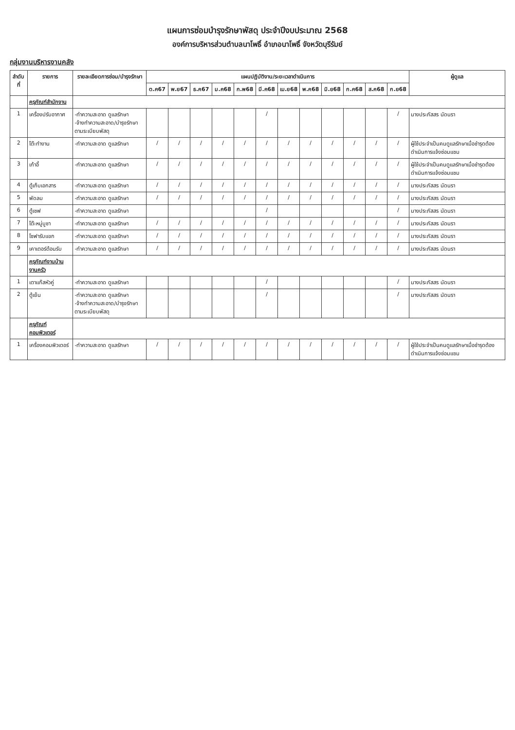แผนการซ่อมบำรุงรักษาพัสดุ ประจำปีงบประมาณ 2568
องค์การบริหารส่วนตำบลนาโพธิ์ อำเภอนาโพธิ์ จังหวัดบุรีรัมย์
กลุ่มงานบริหารงานคลัง
| ลำดับที่ | รายการ | รายละเอียดการซ่อม/บำรุงรักษา | แผนปฏิบัติงาน/ระยะเวลาดำเนินการ | | | | | | | | | | | | ผู้ดูแล |
| --- | --- | --- | --- | --- | --- | --- | --- | --- | --- | --- | --- | --- | --- | --- | --- |
| | | | ต.ค67 | พ.ย67 | ธ.ค67 | ม.ค68 | ก.พ68 | มี.ค68 | เม.ย68 | พ.ค68 | มิ.ย68 | ก.ค68 | ส.ค68 | ก.ย68 | |
| | ครุภัณฑ์สำนักงาน | | | | | | | | | | | | | | |
| 1 | เครื่องปรับอากาศ | -ทำความสะอาด ดูแลรักษา -จ้างทำความสะอาด/บำรุงรักษาตามระเบียบพัสดุ | | | | | | / | | | | | | / | นางประภัสสร นัดนรา |
| 2 | โต๊ะทำงาน | -ทำความสะอาด ดูแลรักษา | / | / | / | / | / | / | / | / | / | / | / | / | ผู้ใช้ประจำเป็นคนดูแลรักษาเมื่อชำรุดต้องดำเนินการแจ้งซ่อมแซม |
| 3 | เก้าอี้ | -ทำความสะอาด ดูแลรักษา | / | / | / | / | / | / | / | / | / | / | / | / | ผู้ใช้ประจำเป็นคนดูแลรักษาเมื่อชำรุดต้องดำเนินการแจ้งซ่อมแซม |
| 4 | ตู้เก็บเอกสาร | -ทำความสะอาด ดูแลรักษา | / | / | / | / | / | / | / | / | / | / | / | / | นางประภัสสร นัดนรา |
| 5 | พัดลม | -ทำความสะอาด ดูแลรักษา | / | / | / | / | / | / | / | / | / | / | / | / | นางประภัสสร นัดนรา |
| 6 | ตู้เซฟ | -ทำความสะอาด ดูแลรักษา | | | | | | / | | | | | | / | นางประภัสสร นัดนรา |
| 7 | โต๊ะหมู่บูชา | -ทำความสะอาด ดูแลรักษา | / | / | / | / | / | / | / | / | / | / | / | / | นางประภัสสร นัดนรา |
| 8 | โซฟารับแขก | -ทำความสะอาด ดูแลรักษา | / | / | / | / | / | / | / | / | / | / | / | / | นางประภัสสร นัดนรา |
| 9 | เคาเตอร์ต้อนรับ | -ทำความสะอาด ดูแลรักษา | / | / | / | / | / | / | / | / | / | / | / | / | นางประภัสสร นัดนรา |
| | ครุภัณฑ์งานบ้านงานครัว | | | | | | | | | | | | | | |
| 1 | เตาแก๊สหัวคู่ | -ทำความสะอาด ดูแลรักษา | | | | | | / | | | | | | / | นางประภัสสร นัดนรา |
| 2 | ตู้เย็น | -ทำความสะอาด ดูแลรักษา -จ้างทำความสะอาด/บำรุงรักษาตามระเบียบพัสดุ | | | | | | / | | | | | | / | นางประภัสสร นัดนรา |
| | ครุภัณฑ์คอมพิวเตอร์ | | | | | | | | | | | | | | |
| 1 | เครื่องคอมพิวเตอร์ | -ทำความสะอาด ดูแลรักษา | / | / | / | / | / | / | / | / | / | / | / | / | ผู้ใช้ประจำเป็นคนดูแลรักษาเมื่อชำรุดต้องดำเนินการแจ้งซ่อมแซม |